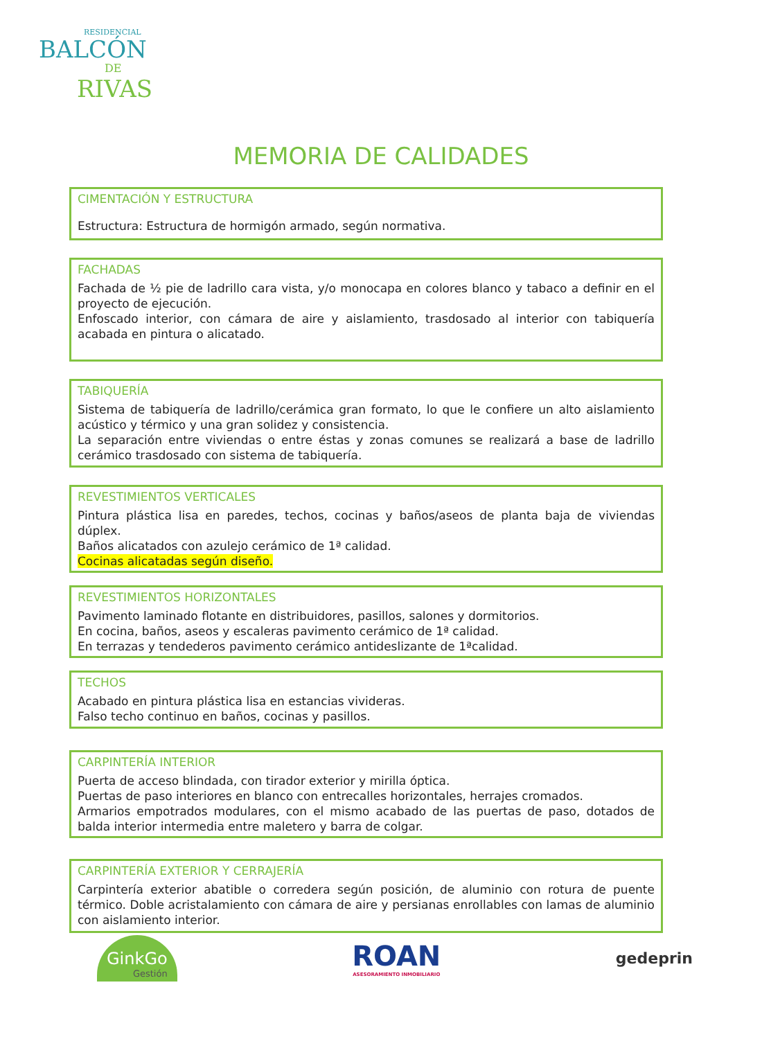RESIDENCIAL
BALCÓN
DE
RIVAS
MEMORIA DE CALIDADES
CIMENTACIÓN Y ESTRUCTURA
Estructura: Estructura de hormigón armado, según normativa.
FACHADAS
Fachada de ½ pie de ladrillo cara vista, y/o monocapa en colores blanco y tabaco a definir en el proyecto de ejecución.
Enfoscado interior, con cámara de aire y aislamiento, trasdosado al interior con tabiquería acabada en pintura o alicatado.
TABIQUERÍA
Sistema de tabiquería de ladrillo/cerámica gran formato, lo que le confiere un alto aislamiento acústico y térmico y una gran solidez y consistencia.
La separación entre viviendas o entre éstas y zonas comunes se realizará a base de ladrillo cerámico trasdosado con sistema de tabiquería.
REVESTIMIENTOS VERTICALES
Pintura plástica lisa en paredes, techos, cocinas y baños/aseos de planta baja de viviendas dúplex.
Baños alicatados con azulejo cerámico de 1ª calidad.
Cocinas alicatadas según diseño.
REVESTIMIENTOS HORIZONTALES
Pavimento laminado flotante en distribuidores, pasillos, salones y dormitorios.
En cocina, baños, aseos y escaleras pavimento cerámico de 1ª calidad.
En terrazas y tendederos pavimento cerámico antideslizante de 1ªcalidad.
TECHOS
Acabado en pintura plástica lisa en estancias vivideras.
Falso techo continuo en baños, cocinas y pasillos.
CARPINTERÍA INTERIOR
Puerta de acceso blindada, con tirador exterior y mirilla óptica.
Puertas de paso interiores en blanco con entrecalles horizontales, herrajes cromados.
Armarios empotrados modulares, con el mismo acabado de las puertas de paso, dotados de balda interior intermedia entre maletero y barra de colgar.
CARPINTERÍA EXTERIOR Y CERRAJERÍA
Carpintería exterior abatible o corredera según posición, de aluminio con rotura de puente térmico. Doble acristalamiento con cámara de aire y persianas enrollables con lamas de aluminio con aislamiento interior.
GinkGo
Gestión
ROAN
ASESORAMIENTO INMOBILIARIO
gedeprin